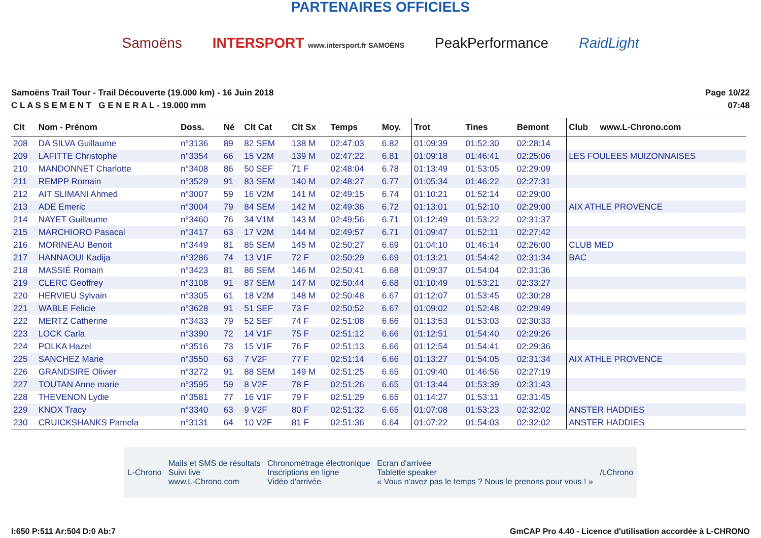PARTENAIRES OFFICIELS
Samoëns INTERSPORT www.intersport.fr SAMOËNS PeakPerformance RaidLight
Samoëns Trail Tour - Trail Découverte (19.000 km) - 16 Juin 2018
C L A S S E M E N T G E N E R A L - 19.000 mm
Page 10/22
07:48
| Clt | Nom - Prénom | Doss. | Né | Clt Cat | Clt Sx | Temps | Moy. | Trot | Tines | Bemont | Club www.L-Chrono.com |
| --- | --- | --- | --- | --- | --- | --- | --- | --- | --- | --- | --- |
| 208 | DA SILVA Guillaume | n°3136 | 89 | 82 SEM | 138 M | 02:47:03 | 6.82 | 01:09:39 | 01:52:30 | 02:28:14 | |
| 209 | LAFITTE Christophe | n°3354 | 66 | 15 V2M | 139 M | 02:47:22 | 6.81 | 01:09:18 | 01:46:41 | 02:25:06 | LES FOULEES MUIZONNAISES |
| 210 | MANDONNET Charlotte | n°3408 | 86 | 50 SEF | 71 F | 02:48:04 | 6.78 | 01:13:49 | 01:53:05 | 02:29:09 | |
| 211 | REMPP Romain | n°3529 | 91 | 83 SEM | 140 M | 02:48:27 | 6.77 | 01:05:34 | 01:46:22 | 02:27:31 | |
| 212 | AIT SLIMANI Ahmed | n°3007 | 59 | 16 V2M | 141 M | 02:49:15 | 6.74 | 01:10:21 | 01:52:14 | 02:29:00 | |
| 213 | ADE Emeric | n°3004 | 79 | 84 SEM | 142 M | 02:49:36 | 6.72 | 01:13:01 | 01:52:10 | 02:29:00 | AIX ATHLE PROVENCE |
| 214 | NAYET Guillaume | n°3460 | 76 | 34 V1M | 143 M | 02:49:56 | 6.71 | 01:12:49 | 01:53:22 | 02:31:37 | |
| 215 | MARCHIORO Pasacal | n°3417 | 63 | 17 V2M | 144 M | 02:49:57 | 6.71 | 01:09:47 | 01:52:11 | 02:27:42 | |
| 216 | MORINEAU Benoit | n°3449 | 81 | 85 SEM | 145 M | 02:50:27 | 6.69 | 01:04:10 | 01:46:14 | 02:26:00 | CLUB MED |
| 217 | HANNAOUI Kadija | n°3286 | 74 | 13 V1F | 72 F | 02:50:29 | 6.69 | 01:13:21 | 01:54:42 | 02:31:34 | BAC |
| 218 | MASSIÉ Romain | n°3423 | 81 | 86 SEM | 146 M | 02:50:41 | 6.68 | 01:09:37 | 01:54:04 | 02:31:36 | |
| 219 | CLERC Geoffrey | n°3108 | 91 | 87 SEM | 147 M | 02:50:44 | 6.68 | 01:10:49 | 01:53:21 | 02:33:27 | |
| 220 | HERVIEU Sylvain | n°3305 | 61 | 18 V2M | 148 M | 02:50:48 | 6.67 | 01:12:07 | 01:53:45 | 02:30:28 | |
| 221 | WABLE Felicie | n°3628 | 91 | 51 SEF | 73 F | 02:50:52 | 6.67 | 01:09:02 | 01:52:48 | 02:29:49 | |
| 222 | MERTZ Catherine | n°3433 | 79 | 52 SEF | 74 F | 02:51:08 | 6.66 | 01:13:53 | 01:53:03 | 02:30:33 | |
| 223 | LOCK Carla | n°3390 | 72 | 14 V1F | 75 F | 02:51:12 | 6.66 | 01:12:51 | 01:54:40 | 02:29:26 | |
| 224 | POLKA Hazel | n°3516 | 73 | 15 V1F | 76 F | 02:51:13 | 6.66 | 01:12:54 | 01:54:41 | 02:29:36 | |
| 225 | SANCHEZ Marie | n°3550 | 63 | 7 V2F | 77 F | 02:51:14 | 6.66 | 01:13:27 | 01:54:05 | 02:31:34 | AIX ATHLE PROVENCE |
| 226 | GRANDSIRE Olivier | n°3272 | 91 | 88 SEM | 149 M | 02:51:25 | 6.65 | 01:09:40 | 01:46:56 | 02:27:19 | |
| 227 | TOUTAN Anne marie | n°3595 | 59 | 8 V2F | 78 F | 02:51:26 | 6.65 | 01:13:44 | 01:53:39 | 02:31:43 | |
| 228 | THEVENON Lydie | n°3581 | 77 | 16 V1F | 79 F | 02:51:29 | 6.65 | 01:14:27 | 01:53:11 | 02:31:45 | |
| 229 | KNOX Tracy | n°3340 | 63 | 9 V2F | 80 F | 02:51:32 | 6.65 | 01:07:08 | 01:53:23 | 02:32:02 | ANSTER HADDIES |
| 230 | CRUICKSHANKS Pamela | n°3131 | 64 | 10 V2F | 81 F | 02:51:36 | 6.64 | 01:07:22 | 01:54:03 | 02:32:02 | ANSTER HADDIES |
L-Chrono Mails et SMS de résultats
Suivi live
www.L-Chrono.com Chronométrage électronique
Inscriptions en ligne
Vidéo d'arrivée Ecran d'arrivée
Tablette speaker
« Vous n'avez pas le temps ? Nous le prenons pour vous ! » /LChrono
I:650 P:511 Ar:504 D:0 Ab:7 GmCAP Pro 4.40 - Licence d'utilisation accordée à L-CHRONO